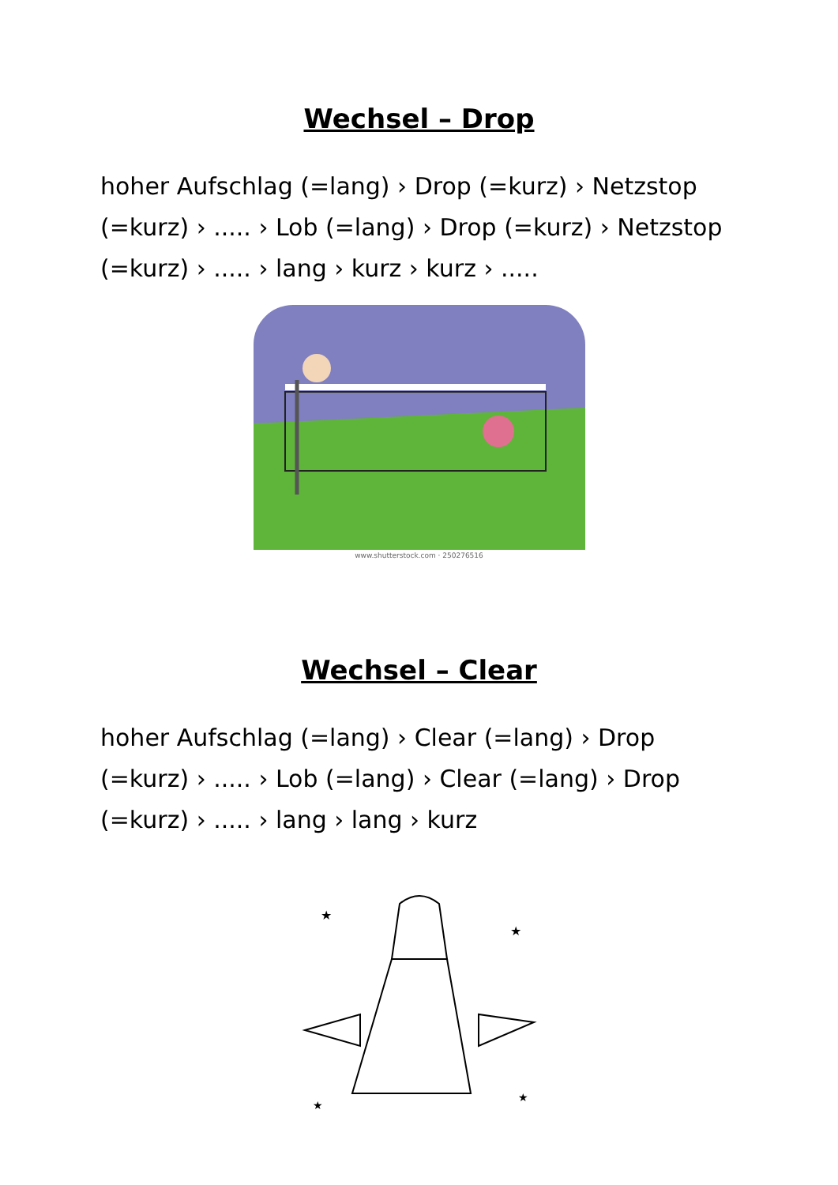Wechsel – Drop
hoher Aufschlag (=lang) › Drop (=kurz) › Netzstop (=kurz) › ..... › Lob (=lang) › Drop (=kurz) › Netzstop (=kurz) › ..... › lang › kurz › kurz › .....
www.shutterstock.com · 250276516
Wechsel – Clear
hoher Aufschlag (=lang) › Clear (=lang) › Drop (=kurz) › ..... › Lob (=lang) › Clear (=lang) › Drop (=kurz) › ..... › lang › lang › kurz
★
★
★
★